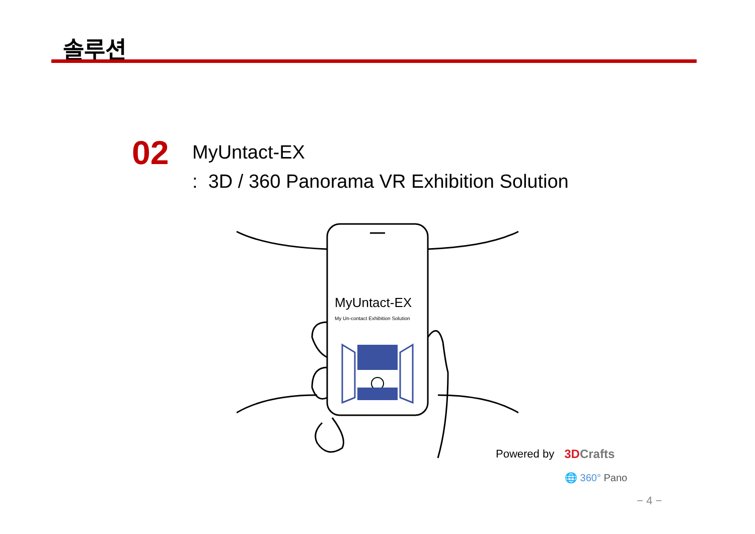솔루션
02
MyUntact-EX
: 3D / 360 Panorama VR Exhibition Solution
MyUntact-EX
My Un-contact Exhibition Solution
Powered by 3DCrafts
🌐 360° Pano
− 4 −